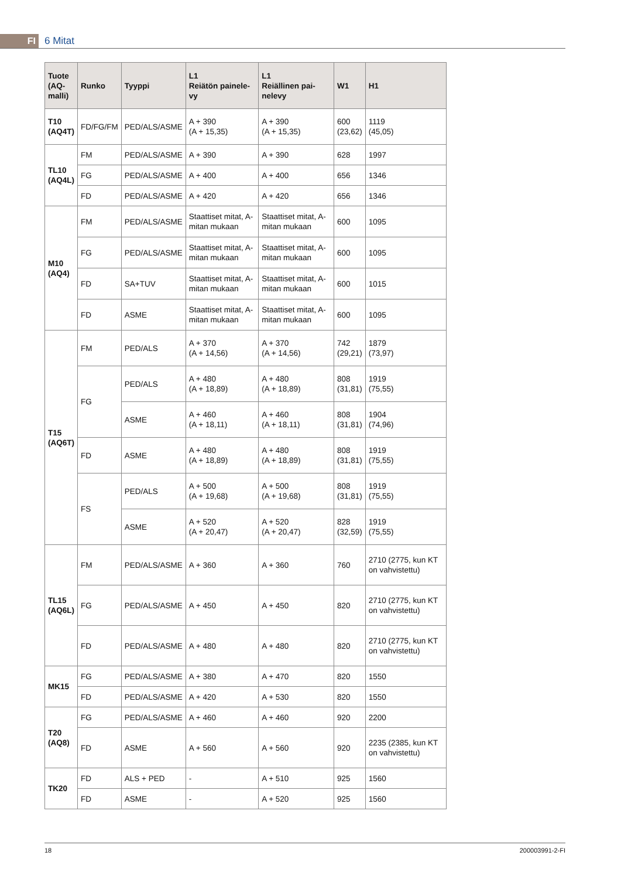FI
6 Mitat
| Tuote (AQ- malli) | Runko | Tyyppi | L1 Reiätön painele- vy | L1 Reiällinen pai- nelevy | W1 | H1 |
| --- | --- | --- | --- | --- | --- | --- |
| T10 (AQ4T) | FD/FG/FM | PED/ALS/ASME | A + 390 (A + 15,35) | A + 390 (A + 15,35) | 600 (23,62) | 1119 (45,05) |
| TL10 (AQ4L) | FM | PED/ALS/ASME | A + 390 | A + 390 | 628 | 1997 |
| | FG | PED/ALS/ASME | A + 400 | A + 400 | 656 | 1346 |
| | FD | PED/ALS/ASME | A + 420 | A + 420 | 656 | 1346 |
| M10 (AQ4) | FM | PED/ALS/ASME | Staattiset mitat, A-mitan mukaan | Staattiset mitat, A-mitan mukaan | 600 | 1095 |
| | FG | PED/ALS/ASME | Staattiset mitat, A-mitan mukaan | Staattiset mitat, A-mitan mukaan | 600 | 1095 |
| | FD | SA+TUV | Staattiset mitat, A-mitan mukaan | Staattiset mitat, A-mitan mukaan | 600 | 1015 |
| | FD | ASME | Staattiset mitat, A-mitan mukaan | Staattiset mitat, A-mitan mukaan | 600 | 1095 |
| T15 (AQ6T) | FM | PED/ALS | A + 370 (A + 14,56) | A + 370 (A + 14,56) | 742 (29,21) | 1879 (73,97) |
| | FG | PED/ALS | A + 480 (A + 18,89) | A + 480 (A + 18,89) | 808 (31,81) | 1919 (75,55) |
| | | ASME | A + 460 (A + 18,11) | A + 460 (A + 18,11) | 808 (31,81) | 1904 (74,96) |
| | FD | ASME | A + 480 (A + 18,89) | A + 480 (A + 18,89) | 808 (31,81) | 1919 (75,55) |
| | FS | PED/ALS | A + 500 (A + 19,68) | A + 500 (A + 19,68) | 808 (31,81) | 1919 (75,55) |
| | | ASME | A + 520 (A + 20,47) | A + 520 (A + 20,47) | 828 (32,59) | 1919 (75,55) |
| TL15 (AQ6L) | FM | PED/ALS/ASME | A + 360 | A + 360 | 760 | 2710 (2775, kun KT on vahvistettu) |
| | FG | PED/ALS/ASME | A + 450 | A + 450 | 820 | 2710 (2775, kun KT on vahvistettu) |
| | FD | PED/ALS/ASME | A + 480 | A + 480 | 820 | 2710 (2775, kun KT on vahvistettu) |
| MK15 | FG | PED/ALS/ASME | A + 380 | A + 470 | 820 | 1550 |
| | FD | PED/ALS/ASME | A + 420 | A + 530 | 820 | 1550 |
| T20 (AQ8) | FG | PED/ALS/ASME | A + 460 | A + 460 | 920 | 2200 |
| | FD | ASME | A + 560 | A + 560 | 920 | 2235 (2385, kun KT on vahvistettu) |
| TK20 | FD | ALS + PED | - | A + 510 | 925 | 1560 |
| | FD | ASME | - | A + 520 | 925 | 1560 |
18 200003991-2-FI